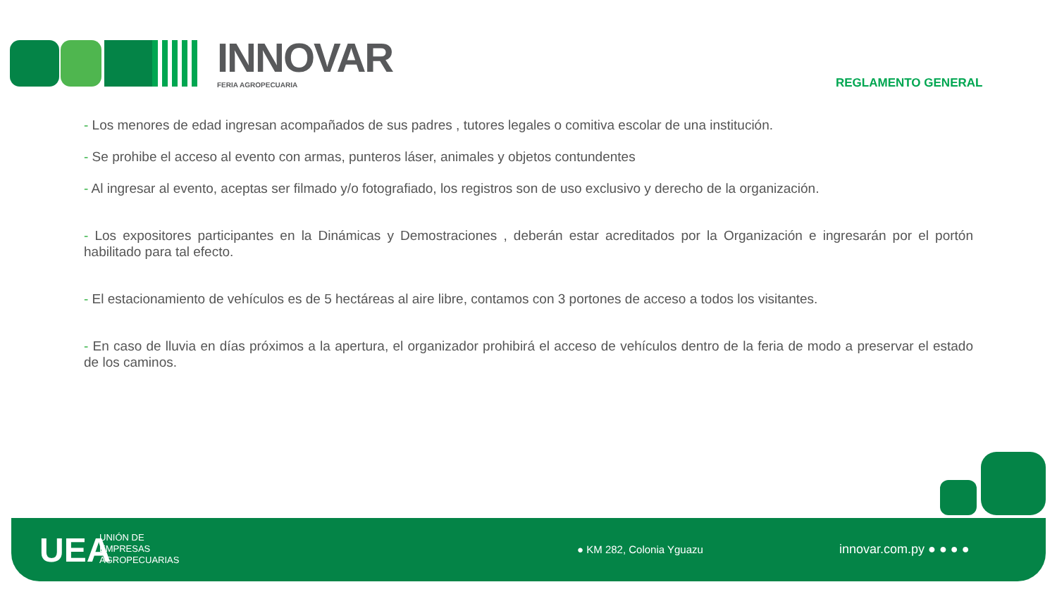INNOVAR
FERIA AGROPECUARIA
REGLAMENTO GENERAL
- Los menores de edad ingresan acompañados de sus padres , tutores legales o comitiva escolar de una institución.
- Se prohibe el acceso al evento con armas, punteros láser, animales y objetos contundentes
- Al ingresar al evento, aceptas ser filmado y/o fotografiado, los registros son de uso exclusivo y derecho de la organización.
- Los expositores participantes en la Dinámicas y Demostraciones , deberán estar acreditados por la Organización e ingresarán por el portón habilitado para tal efecto.
- El estacionamiento de vehículos es de 5 hectáreas al aire libre, contamos con 3 portones de acceso a todos los visitantes.
- En caso de lluvia en días próximos a la apertura, el organizador prohibirá el acceso de vehículos dentro de la feria de modo a preservar el estado de los caminos.
UEA
UNIÓN DE
EMPRESAS
AGROPECUARIAS
● KM 282, Colonia Yguazu innovar.com.py ● ● ● ●